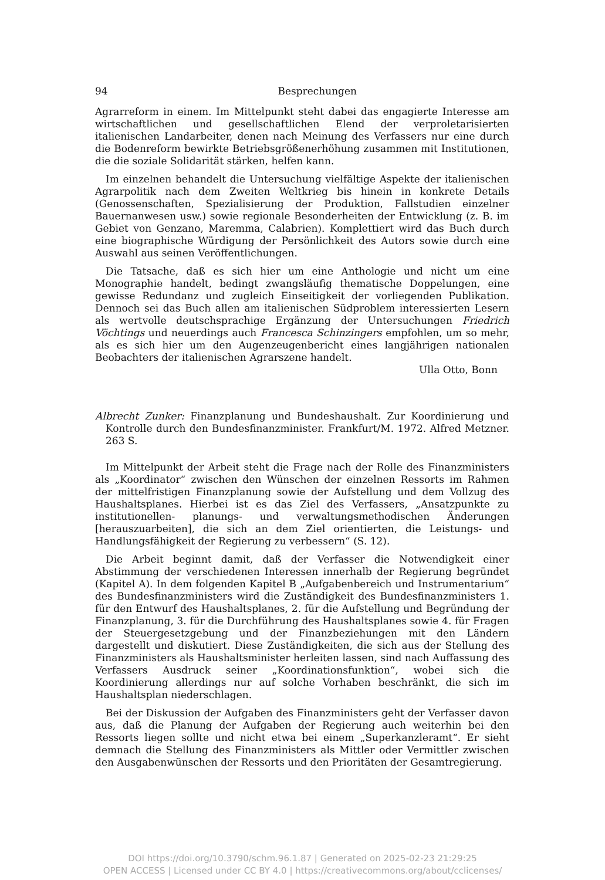94 Besprechungen
Agrarreform in einem. Im Mittelpunkt steht dabei das engagierte Interesse am wirtschaftlichen und gesellschaftlichen Elend der verproletarisierten italienischen Landarbeiter, denen nach Meinung des Verfassers nur eine durch die Bodenreform bewirkte Betriebsgrößenerhöhung zusammen mit Institutionen, die die soziale Solidarität stärken, helfen kann.
Im einzelnen behandelt die Untersuchung vielfältige Aspekte der italienischen Agrarpolitik nach dem Zweiten Weltkrieg bis hinein in konkrete Details (Genossenschaften, Spezialisierung der Produktion, Fallstudien einzelner Bauernanwesen usw.) sowie regionale Besonderheiten der Entwicklung (z. B. im Gebiet von Genzano, Maremma, Calabrien). Komplettiert wird das Buch durch eine biographische Würdigung der Persönlichkeit des Autors sowie durch eine Auswahl aus seinen Veröffentlichungen.
Die Tatsache, daß es sich hier um eine Anthologie und nicht um eine Monographie handelt, bedingt zwangsläufig thematische Doppelungen, eine gewisse Redundanz und zugleich Einseitigkeit der vorliegenden Publikation. Dennoch sei das Buch allen am italienischen Südproblem interessierten Lesern als wertvolle deutschsprachige Ergänzung der Untersuchungen Friedrich Vöchtings und neuerdings auch Francesca Schinzingers empfohlen, um so mehr, als es sich hier um den Augenzeugenbericht eines langjährigen nationalen Beobachters der italienischen Agrarszene handelt.
Ulla Otto, Bonn
Albrecht Zunker: Finanzplanung und Bundeshaushalt. Zur Koordinierung und Kontrolle durch den Bundesfinanzminister. Frankfurt/M. 1972. Alfred Metzner. 263 S.
Im Mittelpunkt der Arbeit steht die Frage nach der Rolle des Finanzministers als „Koordinator“ zwischen den Wünschen der einzelnen Ressorts im Rahmen der mittelfristigen Finanzplanung sowie der Aufstellung und dem Vollzug des Haushaltsplanes. Hierbei ist es das Ziel des Verfassers, „Ansatzpunkte zu institutionellen- planungs- und verwaltungsmethodischen Änderungen [herauszuarbeiten], die sich an dem Ziel orientierten, die Leistungs- und Handlungsfähigkeit der Regierung zu verbessern“ (S. 12).
Die Arbeit beginnt damit, daß der Verfasser die Notwendigkeit einer Abstimmung der verschiedenen Interessen innerhalb der Regierung begründet (Kapitel A). In dem folgenden Kapitel B „Aufgabenbereich und Instrumentarium“ des Bundesfinanzministers wird die Zuständigkeit des Bundesfinanzministers 1. für den Entwurf des Haushaltsplanes, 2. für die Aufstellung und Begründung der Finanzplanung, 3. für die Durchführung des Haushaltsplanes sowie 4. für Fragen der Steuergesetzgebung und der Finanzbeziehungen mit den Ländern dargestellt und diskutiert. Diese Zuständigkeiten, die sich aus der Stellung des Finanzministers als Haushaltsminister herleiten lassen, sind nach Auffassung des Verfassers Ausdruck seiner „Koordinationsfunktion“, wobei sich die Koordinierung allerdings nur auf solche Vorhaben beschränkt, die sich im Haushaltsplan niederschlagen.
Bei der Diskussion der Aufgaben des Finanzministers geht der Verfasser davon aus, daß die Planung der Aufgaben der Regierung auch weiterhin bei den Ressorts liegen sollte und nicht etwa bei einem „Superkanzleramt“. Er sieht demnach die Stellung des Finanzministers als Mittler oder Vermittler zwischen den Ausgabenwünschen der Ressorts und den Prioritäten der Gesamtregierung.
DOI https://doi.org/10.3790/schm.96.1.87 | Generated on 2025-02-23 21:29:25
OPEN ACCESS | Licensed under CC BY 4.0 | https://creativecommons.org/about/cclicenses/